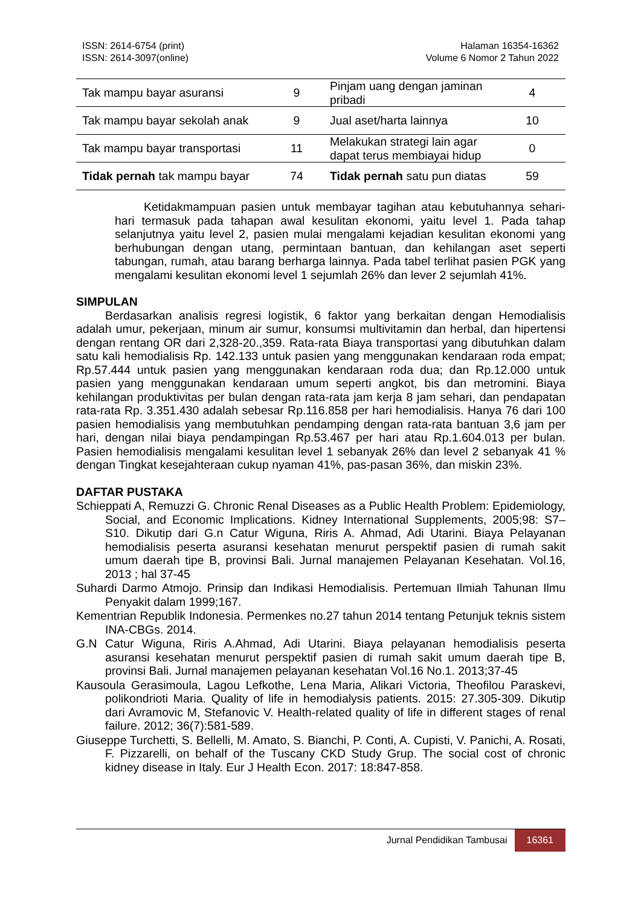ISSN: 2614-6754 (print)
ISSN: 2614-3097(online)
Halaman 16354-16362
Volume 6 Nomor 2 Tahun 2022
| Tak mampu bayar asuransi | 9 | Pinjam uang dengan jaminan pribadi | 4 |
| Tak mampu bayar sekolah anak | 9 | Jual aset/harta lainnya | 10 |
| Tak mampu bayar transportasi | 11 | Melakukan strategi lain agar dapat terus membiayai hidup | 0 |
| Tidak pernah tak mampu bayar | 74 | Tidak pernah satu pun diatas | 59 |
Ketidakmampuan pasien untuk membayar tagihan atau kebutuhannya sehari-hari termasuk pada tahapan awal kesulitan ekonomi, yaitu level 1. Pada tahap selanjutnya yaitu level 2, pasien mulai mengalami kejadian kesulitan ekonomi yang berhubungan dengan utang, permintaan bantuan, dan kehilangan aset seperti tabungan, rumah, atau barang berharga lainnya. Pada tabel terlihat pasien PGK yang mengalami kesulitan ekonomi level 1 sejumlah 26% dan lever 2 sejumlah 41%.
SIMPULAN
Berdasarkan analisis regresi logistik, 6 faktor yang berkaitan dengan Hemodialisis adalah umur, pekerjaan, minum air sumur, konsumsi multivitamin dan herbal, dan hipertensi dengan rentang OR dari 2,328-20.,359. Rata-rata Biaya transportasi yang dibutuhkan dalam satu kali hemodialisis Rp. 142.133 untuk pasien yang menggunakan kendaraan roda empat; Rp.57.444 untuk pasien yang menggunakan kendaraan roda dua; dan Rp.12.000 untuk pasien yang menggunakan kendaraan umum seperti angkot, bis dan metromini. Biaya kehilangan produktivitas per bulan dengan rata-rata jam kerja 8 jam sehari, dan pendapatan rata-rata Rp. 3.351.430 adalah sebesar Rp.116.858 per hari hemodialisis. Hanya 76 dari 100 pasien hemodialisis yang membutuhkan pendamping dengan rata-rata bantuan 3,6 jam per hari, dengan nilai biaya pendampingan Rp.53.467 per hari atau Rp.1.604.013 per bulan. Pasien hemodialisis mengalami kesulitan level 1 sebanyak 26% dan level 2 sebanyak 41 % dengan Tingkat kesejahteraan cukup nyaman 41%, pas-pasan 36%, dan miskin 23%.
DAFTAR PUSTAKA
Schieppati A, Remuzzi G. Chronic Renal Diseases as a Public Health Problem: Epidemiology, Social, and Economic Implications. Kidney International Supplements, 2005;98: S7–S10. Dikutip dari G.n Catur Wiguna, Riris A. Ahmad, Adi Utarini. Biaya Pelayanan hemodialisis peserta asuransi kesehatan menurut perspektif pasien di rumah sakit umum daerah tipe B, provinsi Bali. Jurnal manajemen Pelayanan Kesehatan. Vol.16, 2013 ; hal 37-45
Suhardi Darmo Atmojo. Prinsip dan Indikasi Hemodialisis. Pertemuan Ilmiah Tahunan Ilmu Penyakit dalam 1999;167.
Kementrian Republik Indonesia. Permenkes no.27 tahun 2014 tentang Petunjuk teknis sistem INA-CBGs. 2014.
G.N Catur Wiguna, Riris A.Ahmad, Adi Utarini. Biaya pelayanan hemodialisis peserta asuransi kesehatan menurut perspektif pasien di rumah sakit umum daerah tipe B, provinsi Bali. Jurnal manajemen pelayanan kesehatan Vol.16 No.1. 2013;37-45
Kausoula Gerasimoula, Lagou Lefkothe, Lena Maria, Alikari Victoria, Theofilou Paraskevi, polikondrioti Maria. Quality of life in hemodialysis patients. 2015: 27.305-309. Dikutip dari Avramovic M, Stefanovic V. Health-related quality of life in different stages of renal failure. 2012; 36(7):581-589.
Giuseppe Turchetti, S. Bellelli, M. Amato, S. Bianchi, P. Conti, A. Cupisti, V. Panichi, A. Rosati, F. Pizzarelli, on behalf of the Tuscany CKD Study Grup. The social cost of chronic kidney disease in Italy. Eur J Health Econ. 2017: 18:847-858.
Jurnal Pendidikan Tambusai 16361